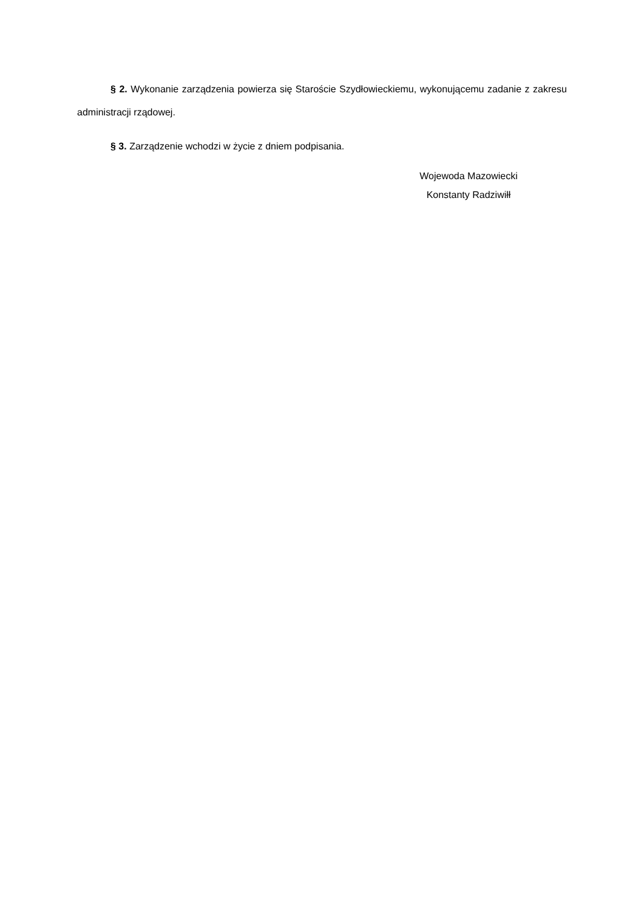§ 2. Wykonanie zarządzenia powierza się Staroście Szydłowieckiemu, wykonującemu zadanie z zakresu administracji rządowej.
§ 3. Zarządzenie wchodzi w życie z dniem podpisania.
Wojewoda Mazowiecki
Konstanty Radziwiłł